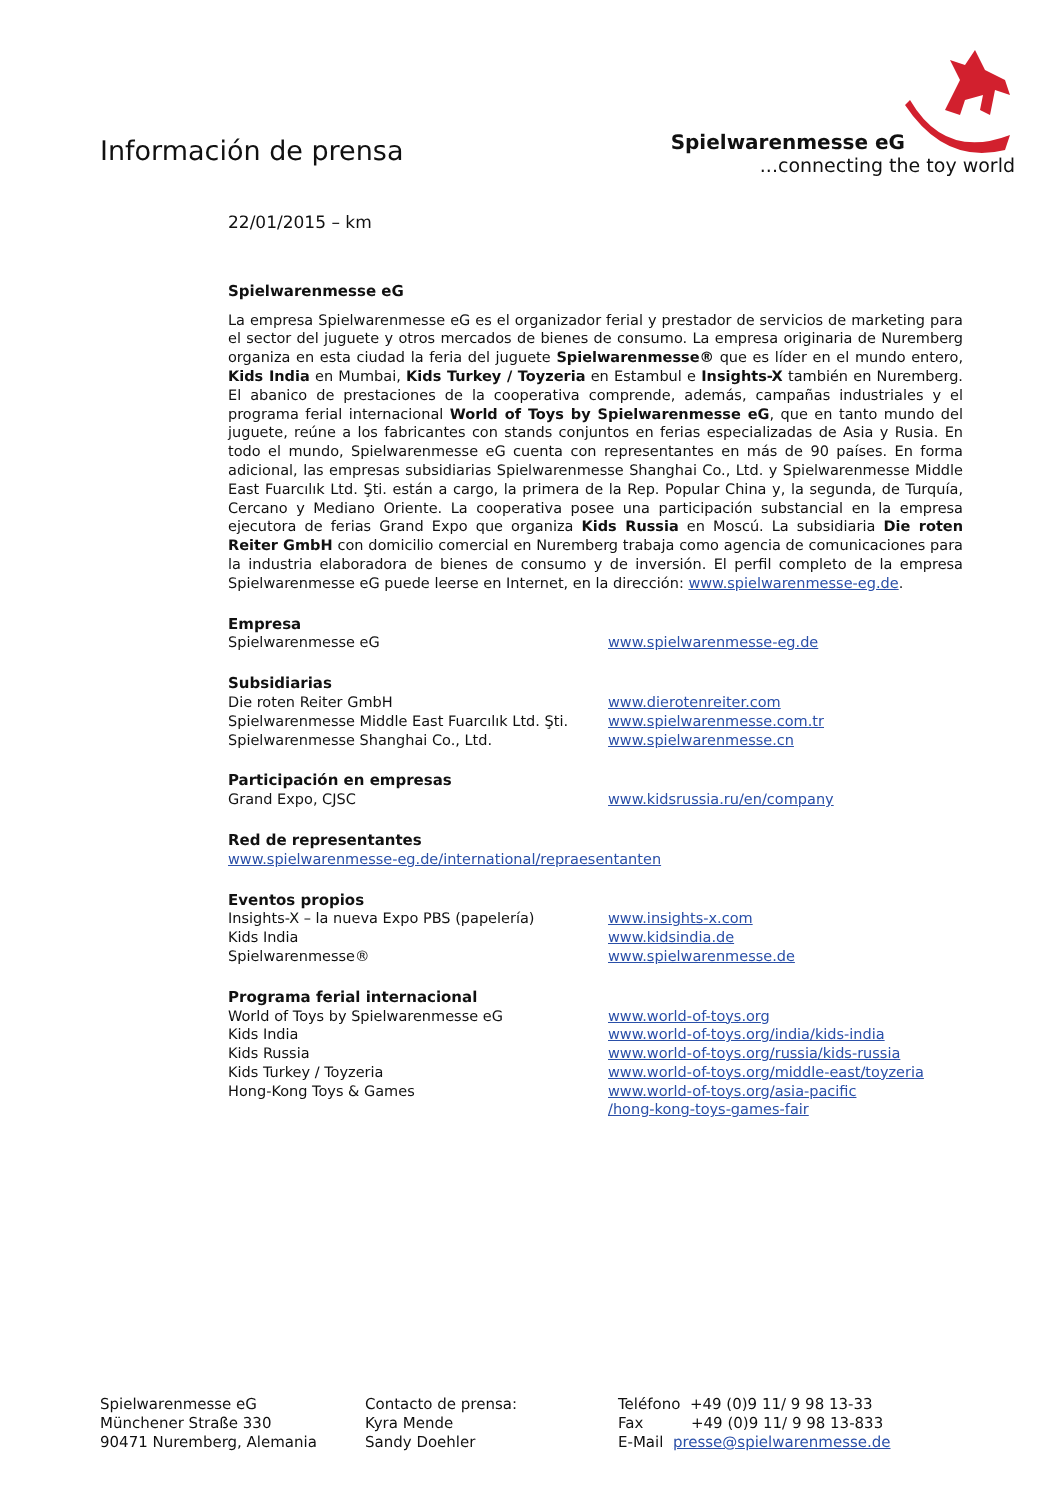Información de prensa
Spielwarenmesse eG
...connecting the toy world
22/01/2015 – km
Spielwarenmesse eG
La empresa Spielwarenmesse eG es el organizador ferial y prestador de servicios de marketing para el sector del juguete y otros mercados de bienes de consumo. La empresa originaria de Nuremberg organiza en esta ciudad la feria del juguete Spielwarenmesse® que es líder en el mundo entero, Kids India en Mumbai, Kids Turkey / Toyzeria en Estambul e Insights-X también en Nuremberg. El abanico de prestaciones de la cooperativa comprende, además, campañas industriales y el programa ferial internacional World of Toys by Spielwarenmesse eG, que en tanto mundo del juguete, reúne a los fabricantes con stands conjuntos en ferias especializadas de Asia y Rusia. En todo el mundo, Spielwarenmesse eG cuenta con representantes en más de 90 países. En forma adicional, las empresas subsidiarias Spielwarenmesse Shanghai Co., Ltd. y Spielwarenmesse Middle East Fuarcılık Ltd. Şti. están a cargo, la primera de la Rep. Popular China y, la segunda, de Turquía, Cercano y Mediano Oriente. La cooperativa posee una participación substancial en la empresa ejecutora de ferias Grand Expo que organiza Kids Russia en Moscú. La subsidiaria Die roten Reiter GmbH con domicilio comercial en Nuremberg trabaja como agencia de comunicaciones para la industria elaboradora de bienes de consumo y de inversión. El perfil completo de la empresa Spielwarenmesse eG puede leerse en Internet, en la dirección: www.spielwarenmesse-eg.de.
Empresa
Spielwarenmesse eG www.spielwarenmesse-eg.de
Subsidiarias
Die roten Reiter GmbH www.dierotenreiter.com
Spielwarenmesse Middle East Fuarcılık Ltd. Şti. www.spielwarenmesse.com.tr
Spielwarenmesse Shanghai Co., Ltd. www.spielwarenmesse.cn
Participación en empresas
Grand Expo, CJSC www.kidsrussia.ru/en/company
Red de representantes
www.spielwarenmesse-eg.de/international/repraesentanten
Eventos propios
Insights-X – la nueva Expo PBS (papelería) www.insights-x.com
Kids India www.kidsindia.de
Spielwarenmesse® www.spielwarenmesse.de
Programa ferial internacional
World of Toys by Spielwarenmesse eG www.world-of-toys.org
Kids India www.world-of-toys.org/india/kids-india
Kids Russia www.world-of-toys.org/russia/kids-russia
Kids Turkey / Toyzeria www.world-of-toys.org/middle-east/toyzeria
Hong-Kong Toys & Games www.world-of-toys.org/asia-pacific
/hong-kong-toys-games-fair
Spielwarenmesse eG
Münchener Straße 330
90471 Nuremberg, Alemania
Contacto de prensa:
Kyra Mende
Sandy Doehler
Teléfono +49 (0)9 11/ 9 98 13-33
Fax +49 (0)9 11/ 9 98 13-833
E-Mail presse@spielwarenmesse.de